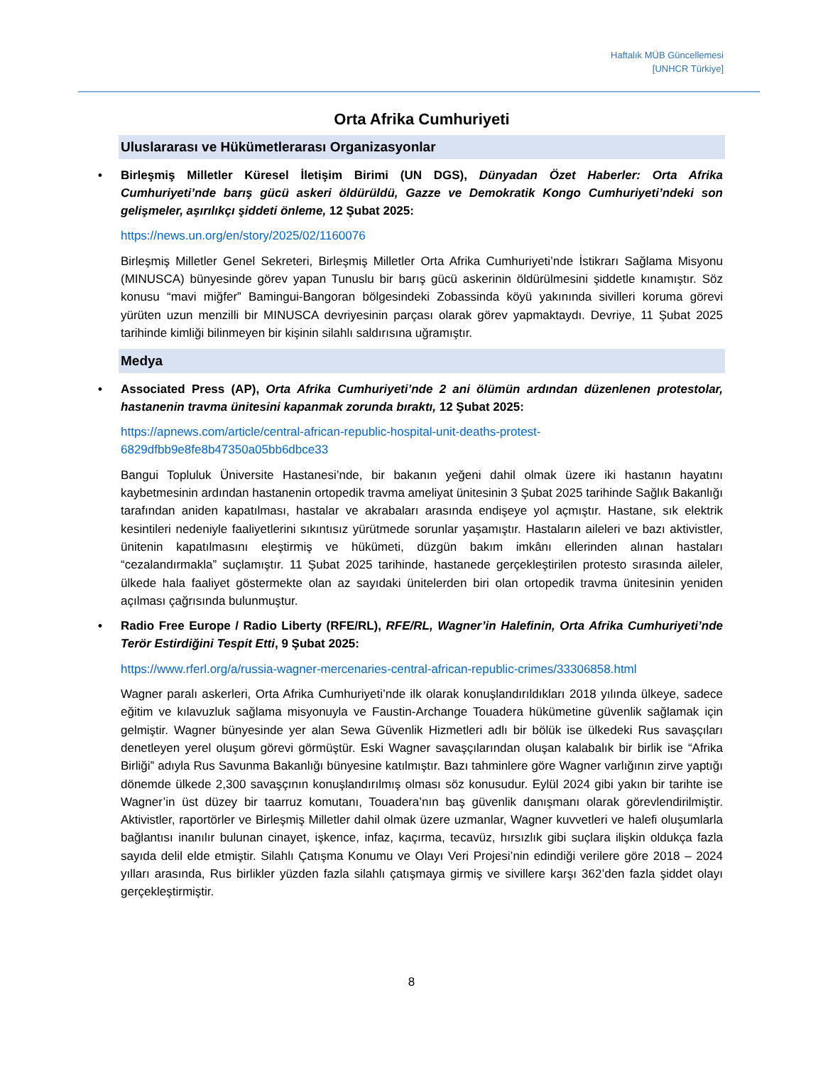Haftalık MÜB Güncellemesi
[UNHCR Türkiye]
Orta Afrika Cumhuriyeti
Uluslararası ve Hükümetlerarası Organizasyonlar
• Birleşmiş Milletler Küresel İletişim Birimi (UN DGS), Dünyadan Özet Haberler: Orta Afrika Cumhuriyeti’nde barış gücü askeri öldürüldü, Gazze ve Demokratik Kongo Cumhuriyeti’ndeki son gelişmeler, aşırılıkçı şiddeti önleme, 12 Şubat 2025:
https://news.un.org/en/story/2025/02/1160076
Birleşmiş Milletler Genel Sekreteri, Birleşmiş Milletler Orta Afrika Cumhuriyeti’nde İstikrarı Sağlama Misyonu (MINUSCA) bünyesinde görev yapan Tunuslu bir barış gücü askerinin öldürülmesini şiddetle kınamıştır. Söz konusu “mavi miğfer” Bamingui-Bangoran bölgesindeki Zobassinda köyü yakınında sivilleri koruma görevi yürüten uzun menzilli bir MINUSCA devriyesinin parçası olarak görev yapmaktaydı. Devriye, 11 Şubat 2025 tarihinde kimliği bilinmeyen bir kişinin silahlı saldırısına uğramıştır.
Medya
• Associated Press (AP), Orta Afrika Cumhuriyeti’nde 2 ani ölümün ardından düzenlenen protestolar, hastanenin travma ünitesini kapanmak zorunda bıraktı, 12 Şubat 2025:
https://apnews.com/article/central-african-republic-hospital-unit-deaths-protest-
6829dfbb9e8fe8b47350a05bb6dbce33
Bangui Topluluk Üniversite Hastanesi’nde, bir bakanın yeğeni dahil olmak üzere iki hastanın hayatını kaybetmesinin ardından hastanenin ortopedik travma ameliyat ünitesinin 3 Şubat 2025 tarihinde Sağlık Bakanlığı tarafından aniden kapatılması, hastalar ve akrabaları arasında endişeye yol açmıştır. Hastane, sık elektrik kesintileri nedeniyle faaliyetlerini sıkıntısız yürütmede sorunlar yaşamıştır. Hastaların aileleri ve bazı aktivistler, ünitenin kapatılmasını eleştirmiş ve hükümeti, düzgün bakım imkânı ellerinden alınan hastaları “cezalandırmakla” suçlamıştır. 11 Şubat 2025 tarihinde, hastanede gerçekleştirilen protesto sırasında aileler, ülkede hala faaliyet göstermekte olan az sayıdaki ünitelerden biri olan ortopedik travma ünitesinin yeniden açılması çağrısında bulunmuştur.
• Radio Free Europe / Radio Liberty (RFE/RL), RFE/RL, Wagner’in Halefinin, Orta Afrika Cumhuriyeti’nde Terör Estirdiğini Tespit Etti, 9 Şubat 2025:
https://www.rferl.org/a/russia-wagner-mercenaries-central-african-republic-crimes/33306858.html
Wagner paralı askerleri, Orta Afrika Cumhuriyeti’nde ilk olarak konuşlandırıldıkları 2018 yılında ülkeye, sadece eğitim ve kılavuzluk sağlama misyonuyla ve Faustin-Archange Touadera hükümetine güvenlik sağlamak için gelmiştir. Wagner bünyesinde yer alan Sewa Güvenlik Hizmetleri adlı bir bölük ise ülkedeki Rus savaşçıları denetleyen yerel oluşum görevi görmüştür. Eski Wagner savaşçılarından oluşan kalabalık bir birlik ise “Afrika Birliği” adıyla Rus Savunma Bakanlığı bünyesine katılmıştır. Bazı tahminlere göre Wagner varlığının zirve yaptığı dönemde ülkede 2,300 savaşçının konuşlandırılmış olması söz konusudur. Eylül 2024 gibi yakın bir tarihte ise Wagner’in üst düzey bir taarruz komutanı, Touadera’nın baş güvenlik danışmanı olarak görevlendirilmiştir. Aktivistler, raportörler ve Birleşmiş Milletler dahil olmak üzere uzmanlar, Wagner kuvvetleri ve halefi oluşumlarla bağlantısı inanılır bulunan cinayet, işkence, infaz, kaçırma, tecavüz, hırsızlık gibi suçlara ilişkin oldukça fazla sayıda delil elde etmiştir. Silahlı Çatışma Konumu ve Olayı Veri Projesi’nin edindiği verilere göre 2018 – 2024 yılları arasında, Rus birlikler yüzden fazla silahlı çatışmaya girmiş ve sivillere karşı 362’den fazla şiddet olayı gerçekleştirmiştir.
8